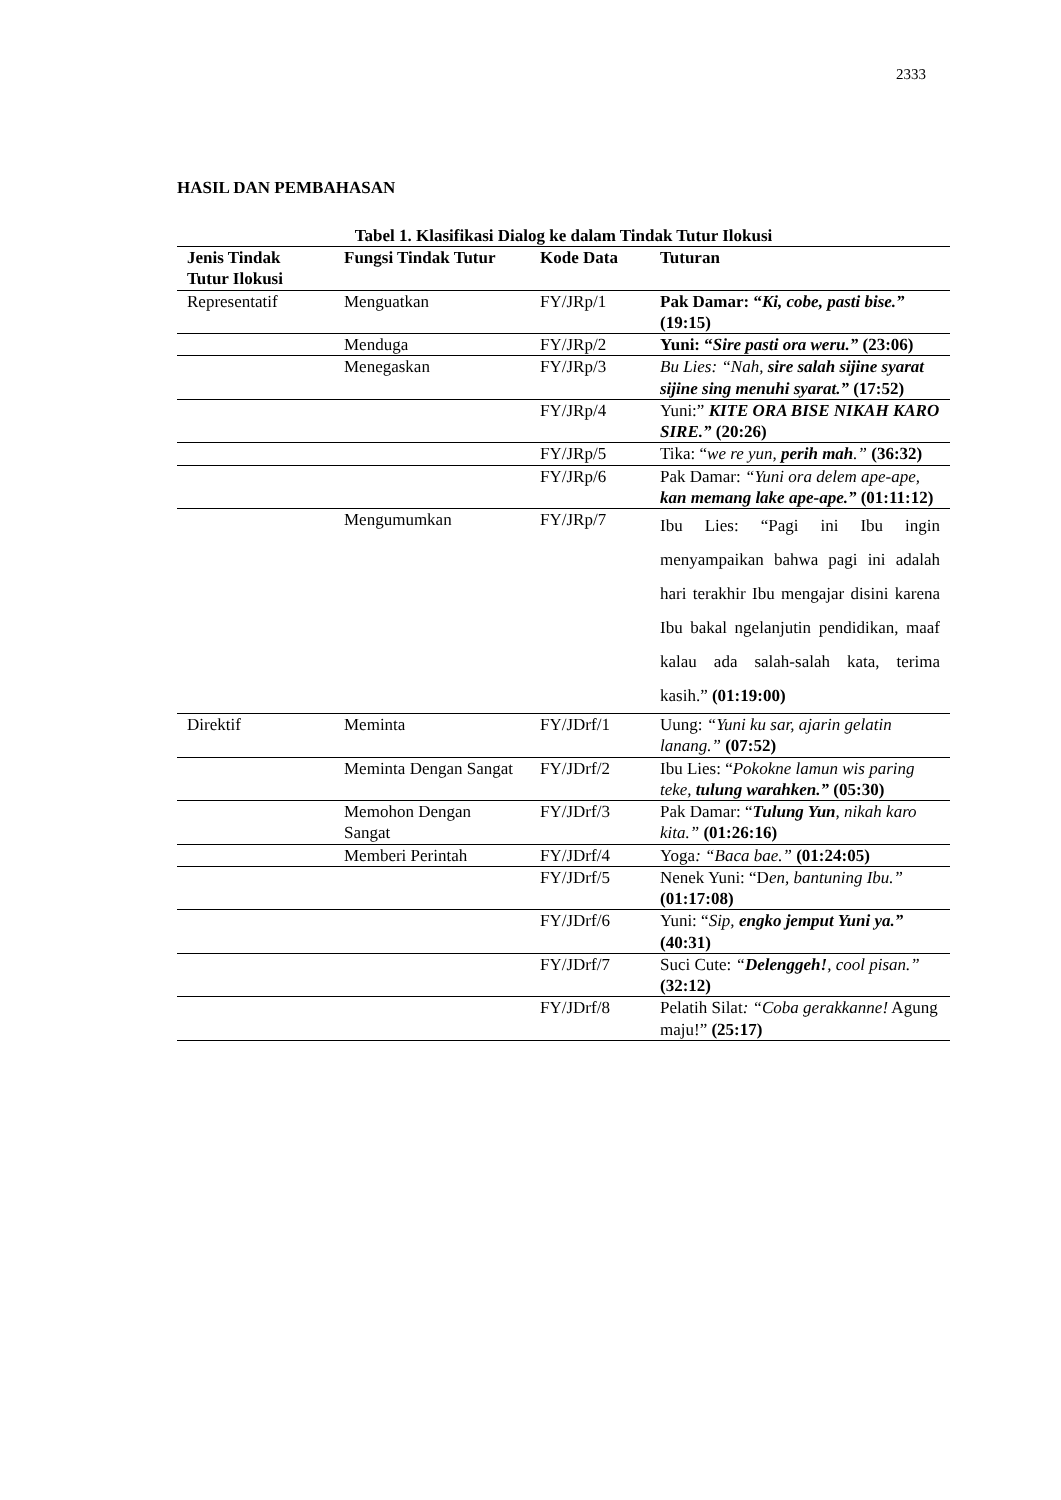2333
HASIL DAN PEMBAHASAN
Tabel 1. Klasifikasi Dialog ke dalam Tindak Tutur Ilokusi
| Jenis Tindak Tutur Ilokusi | Fungsi Tindak Tutur | Kode Data | Tuturan |
| --- | --- | --- | --- |
| Representatif | Menguatkan | FY/JRp/1 | Pak Damar: “ Ki, cobe, pasti bise.” (19:15) |
| | Menduga | FY/JRp/2 | Yuni: “ Sire pasti ora weru.” (23:06) |
| | Menegaskan | FY/JRp/3 | Bu Lies: “Nah, sire salah sijine syarat sijine sing menuhi syarat.” (17:52) |
| | | FY/JRp/4 | Yuni:” KITE ORA BISE NIKAH KARO SIRE.” (20:26) |
| | | FY/JRp/5 | Tika: “ we re yun, perih mah .” (36:32) |
| | | FY/JRp/6 | Pak Damar: “Yuni ora delem ape-ape, kan memang lake ape-ape.” (01:11:12) |
| | Mengumumkan | FY/JRp/7 | Ibu Lies: “Pagi ini Ibu ingin menyampaikan bahwa pagi ini adalah hari terakhir Ibu mengajar disini karena Ibu bakal ngelanjutin pendidikan, maaf kalau ada salah-salah kata, terima kasih.” (01:19:00) |
| Direktif | Meminta | FY/JDrf/1 | Uung: “Yuni ku sar, ajarin gelatin lanang.” (07:52) |
| | Meminta Dengan Sangat | FY/JDrf/2 | Ibu Lies: “ Pokokne lamun wis paring teke, tulung warahken.” (05:30) |
| | Memohon Dengan Sangat | FY/JDrf/3 | Pak Damar: “ Tulung Yun , nikah karo kita.” (01:26:16) |
| | Memberi Perintah | FY/JDrf/4 | Yoga : “Baca bae.” (01:24:05) |
| | | FY/JDrf/5 | Nenek Yuni: “D en, bantuning Ibu.” (01:17:08) |
| | | FY/JDrf/6 | Yuni: “ Sip, engko jemput Yuni ya.” (40:31) |
| | | FY/JDrf/7 | Suci Cute: “ Delenggeh! , cool pisan.” (32:12) |
| | | FY/JDrf/8 | Pelatih Silat : “Coba gerakkanne! Agung maju!” (25:17) |